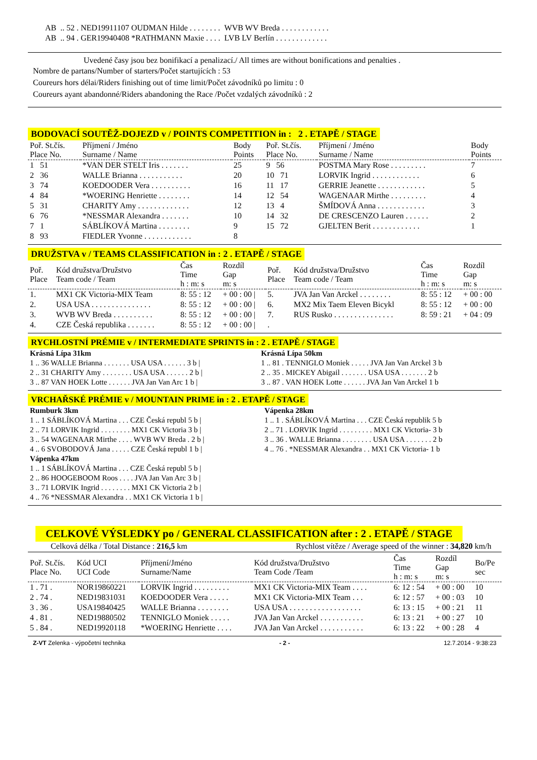| AB | .. 52 . NED19911107 OUDMAN Hilde . . . . . . . . | WVB WV Breda . . . . . . . . . . . . |
| AB | .. 94 . GER19940408 *RATHMANN Maxie . . . . | LVB LV Berlín . . . . . . . . . . . . . |
Uvedené časy jsou bez bonifikací a penalizací./ All times are without bonifications and penalties .
Nombre de partans/Number of starters/Počet startujících : 53
Coureurs hors délai/Riders finishing out of time limit/Počet závodníků po limitu : 0
Coureurs ayant abandonné/Riders abandoning the Race /Počet vzdalých závodníků : 2
BODOVACÍ SOUTĚŽ-DOJEZD v / POINTS COMPETITION in : 2 . ETAPĚ / STAGE
| Poř. St.čís. Place No. | Příjmení / Jméno Surname / Name | Body Points | Poř. St.čís. Place No. | Příjmení / Jméno Surname / Name | Body Points |
| 1 51 | *VAN DER STELT Iris . . . . . . . | 25 | 9 56 | POSTMA Mary Rose . . . . . . . . . | 7 |
| 2 36 | WALLE Brianna . . . . . . . . . . . | 20 | 10 71 | LORVIK Ingrid . . . . . . . . . . . . | 6 |
| 3 74 | KOEDOODER Vera . . . . . . . . . . | 16 | 11 17 | GERRIE Jeanette . . . . . . . . . . . . | 5 |
| 4 84 | *WOERING Henriette . . . . . . . . | 14 | 12 54 | WAGENAAR Mirthe . . . . . . . . . | 4 |
| 5 31 | CHARITY Amy . . . . . . . . . . . . . | 12 | 13 4 | ŠMÍDOVÁ Anna . . . . . . . . . . . . | 3 |
| 6 76 | *NESSMAR Alexandra . . . . . . . | 10 | 14 32 | DE CRESCENZO Lauren . . . . . . | 2 |
| 7 1 | SÁBLÍKOVÁ Martina . . . . . . . . | 9 | 15 72 | GJELTEN Berit . . . . . . . . . . . . | 1 |
| 8 93 | FIEDLER Yvonne . . . . . . . . . . . . | 8 | | | |
DRUŽSTVA v / TEAMS CLASSIFICATION in : 2 . ETAPĚ / STAGE
| Poř. Place | Kód družstva/Družstvo Team code / Team | Čas Time h : m: s | Rozdíl Gap m: s | Poř. Place | Kód družstva/Družstvo Team code / Team | Čas Time h : m: s | Rozdíl Gap m: s |
| 1. | MX1 CK Victoria-MIX Team | 8: 55 : 12 | + 00 : 00 / | 5. | JVA Jan Van Arckel . . . . . . . . | 8: 55 : 12 | + 00 : 00 |
| 2. | USA USA . . . . . . . . . . . . . . . | 8: 55 : 12 | + 00 : 00 / | 6. | MX2 Mix Taem Eleven Bicykl | 8: 55 : 12 | + 00 : 00 |
| 3. | WVB WV Breda . . . . . . . . . . | 8: 55 : 12 | + 00 : 00 / | 7. | RUS Rusko . . . . . . . . . . . . . . . | 8: 59 : 21 | + 04 : 09 |
| 4. | CZE Česká republika . . . . . . . | 8: 55 : 12 | + 00 : 00 / | . | | | |
RYCHLOSTNÍ PRÉMIE v / INTERMEDIATE SPRINTS in : 2 . ETAPĚ / STAGE
| Krásná Lípa 31km | Krásná Lípa 50km |
| 1 .. 36 WALLE Brianna . . . . . . . USA USA . . . . . . 3 b / | 1 .. 81 . TENNIGLO Moniek . . . . . JVA Jan Van Arckel 3 b |
| 2 .. 31 CHARITY Amy . . . . . . . . USA USA . . . . . . 2 b / | 2 .. 35 . MICKEY Abigail . . . . . . . USA USA . . . . . . . 2 b |
| 3 .. 87 VAN HOEK Lotte . . . . . . JVA Jan Van Arc 1 b / | 3 .. 87 . VAN HOEK Lotte . . . . . . JVA Jan Van Arckel 1 b |
VRCHAŘSKÉ PRÉMIE v / MOUNTAIN PRIME in : 2 . ETAPĚ / STAGE
| Rumburk 3km | Vápenka 28km |
| 1 .. 1 SÁBLÍKOVÁ Martina . . . CZE Česká republ 5 b / | 1 .. 1 . SÁBLÍKOVÁ Martina . . . CZE Česká republik 5 b |
| 2 .. 71 LORVIK Ingrid . . . . . . . . MX1 CK Victoria 3 b / | 2 .. 71 . LORVIK Ingrid . . . . . . . . . MX1 CK Victoria- 3 b |
| 3 .. 54 WAGENAAR Mirthe . . . . WVB WV Breda . 2 b / | 3 .. 36 . WALLE Brianna . . . . . . . . USA USA . . . . . . . 2 b |
| 4 .. 6 SVOBODOVÁ Jana . . . . . CZE Česká republ 1 b / | 4 .. 76 . *NESSMAR Alexandra . . MX1 CK Victoria- 1 b |
| Vápenka 47km | |
| 1 .. 1 SÁBLÍKOVÁ Martina . . . CZE Česká republ 5 b / | |
| 2 .. 86 HOOGEBOOM Roos . . . . JVA Jan Van Arc 3 b / | |
| 3 .. 71 LORVIK Ingrid . . . . . . . . MX1 CK Victoria 2 b / | |
| 4 .. 76 *NESSMAR Alexandra . . MX1 CK Victoria 1 b / | |
CELKOVÉ VÝSLEDKY po / GENERAL CLASSIFICATION after : 2 . ETAPĚ / STAGE
Celková délka / Total Distance : 216,5 km Rychlost vítěze / Average speed of the winner : 34,820 km/h
| Poř. St.čís. Place No. | Kód UCI UCI Code | Příjmení/Jméno Surname/Name | Kód družstva/Družstvo Team Code /Team | Čas Time h : m: s | Rozdíl Gap m: s | Bo/Pe sec |
| 1 . 71 . | NOR19860221 | LORVIK Ingrid . . . . . . . . . | MX1 CK Victoria-MIX Team . . . . | 6: 12 : 54 | + 00 : 00 | 10 |
| 2 . 74 . | NED19831031 | KOEDOODER Vera . . . . . | MX1 CK Victoria-MIX Team . . . | 6: 12 : 57 | + 00 : 03 | 10 |
| 3 . 36 . | USA19840425 | WALLE Brianna . . . . . . . . | USA USA . . . . . . . . . . . . . . . . . . | 6: 13 : 15 | + 00 : 21 | 11 |
| 4 . 81 . | NED19880502 | TENNIGLO Moniek . . . . . | JVA Jan Van Arckel . . . . . . . . . . . | 6: 13 : 21 | + 00 : 27 | 10 |
| 5 . 84 . | NED19920118 | *WOERING Henriette . . . . | JVA Jan Van Arckel . . . . . . . . . . . | 6: 13 : 22 | + 00 : 28 | 4 |
Z-VT Zelenka - výpočetní technika - 2 - 12.7.2014 - 9:38:23